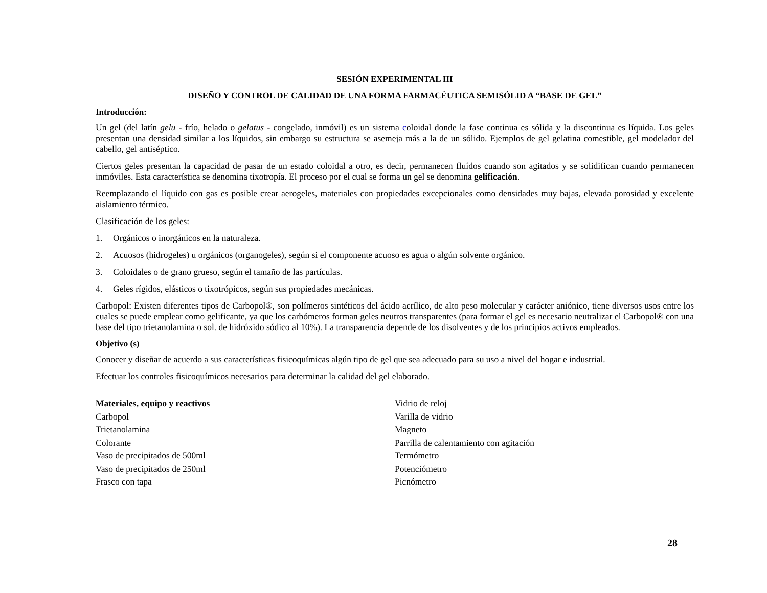SESIÓN EXPERIMENTAL III
DISEÑO Y CONTROL DE CALIDAD DE UNA FORMA FARMACÉUTICA SEMISÓLID A “BASE DE GEL”
Introducción:
Un gel (del latín gelu - frío, helado o gelatus - congelado, inmóvil) es un sistema coloidal donde la fase continua es sólida y la discontinua es líquida. Los geles presentan una densidad similar a los líquidos, sin embargo su estructura se asemeja más a la de un sólido. Ejemplos de gel gelatina comestible, gel modelador del cabello, gel antiséptico.
Ciertos geles presentan la capacidad de pasar de un estado coloidal a otro, es decir, permanecen fluídos cuando son agitados y se solidifican cuando permanecen inmóviles. Esta característica se denomina tixotropía. El proceso por el cual se forma un gel se denomina gelificación.
Reemplazando el líquido con gas es posible crear aerogeles, materiales con propiedades excepcionales como densidades muy bajas, elevada porosidad y excelente aislamiento térmico.
Clasificación de los geles:
1. Orgánicos o inorgánicos en la naturaleza.
2. Acuosos (hidrogeles) u orgánicos (organogeles), según si el componente acuoso es agua o algún solvente orgánico.
3. Coloidales o de grano grueso, según el tamaño de las partículas.
4. Geles rígidos, elásticos o tixotrópicos, según sus propiedades mecánicas.
Carbopol: Existen diferentes tipos de Carbopol®, son polímeros sintéticos del ácido acrílico, de alto peso molecular y carácter aniónico, tiene diversos usos entre los cuales se puede emplear como gelificante, ya que los carbómeros forman geles neutros transparentes (para formar el gel es necesario neutralizar el Carbopol® con una base del tipo trietanolamina o sol. de hidróxido sódico al 10%). La transparencia depende de los disolventes y de los principios activos empleados.
Objetivo (s)
Conocer y diseñar de acuerdo a sus características fisicoquímicas algún tipo de gel que sea adecuado para su uso a nivel del hogar e industrial.
Efectuar los controles fisicoquímicos necesarios para determinar la calidad del gel elaborado.
Materiales, equipo y reactivos
Carbopol
Trietanolamina
Colorante
Vaso de precipitados de 500ml
Vaso de precipitados de 250ml
Frasco con tapa
Vidrio de reloj
Varilla de vidrio
Magneto
Parrilla de calentamiento con agitación
Termómetro
Potenciómetro
Picnómetro
28